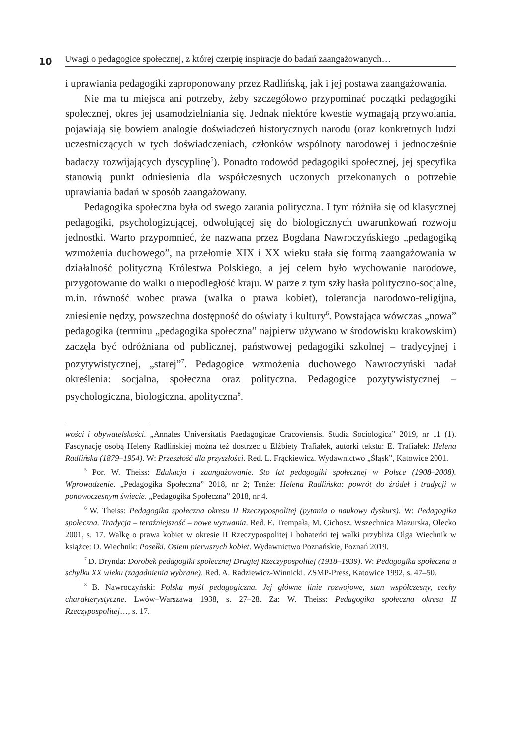10
Uwagi o pedagogice społecznej, z której czerpię inspiracje do badań zaangażowanych…
i uprawiania pedagogiki zaproponowany przez Radlińską, jak i jej postawa zaangażowania.
Nie ma tu miejsca ani potrzeby, żeby szczegółowo przypominać początki pedagogiki społecznej, okres jej usamodzielniania się. Jednak niektóre kwestie wymagają przywołania, pojawiają się bowiem analogie doświadczeń historycznych narodu (oraz konkretnych ludzi uczestniczących w tych doświadczeniach, członków wspólnoty narodowej i jednocześnie badaczy rozwijających dyscyplinę<sup>5</sup>). Ponadto rodowód pedagogiki społecznej, jej specyfika stanowią punkt odniesienia dla współczesnych uczonych przekonanych o potrzebie uprawiania badań w sposób zaangażowany.
Pedagogika społeczna była od swego zarania polityczna. I tym różniła się od klasycznej pedagogiki, psychologizującej, odwołującej się do biologicznych uwarunkowań rozwoju jednostki. Warto przypomnieć, że nazwana przez Bogdana Nawroczyńskiego „pedagogiką wzmożenia duchowego”, na przełomie XIX i XX wieku stała się formą zaangażowania w działalność polityczną Królestwa Polskiego, a jej celem było wychowanie narodowe, przygotowanie do walki o niepodległość kraju. W parze z tym szły hasła polityczno-socjalne, m.in. równość wobec prawa (walka o prawa kobiet), tolerancja narodowo-religijna, zniesienie nędzy, powszechna dostępność do oświaty i kultury<sup>6</sup>. Powstająca wówczas „nowa” pedagogika (terminu „pedagogika społeczna” najpierw używano w środowisku krakowskim) zaczęła być odróżniana od publicznej, państwowej pedagogiki szkolnej – tradycyjnej i pozytywistycznej, „starej”<sup>7</sup>. Pedagogice wzmożenia duchowego Nawroczyński nadał określenia: socjalna, społeczna oraz polityczna. Pedagogice pozytywistycznej – psychologiczna, biologiczna, apolityczna<sup>8</sup>.
wości i obywatelskości. „Annales Universitatis Paedagogicae Cracoviensis. Studia Sociologica” 2019, nr 11 (1). Fascynację osobą Heleny Radlińskiej można też dostrzec u Elżbiety Trafiałek, autorki tekstu: E. Trafiałek: Helena Radlińska (1879–1954). W: Przeszłość dla przyszłości. Red. L. Frąckiewicz. Wydawnictwo „Śląsk”, Katowice 2001.
<sup>5</sup> Por. W. Theiss: Edukacja i zaangażowanie. Sto lat pedagogiki społecznej w Polsce (1908–2008). Wprowadzenie. „Pedagogika Społeczna” 2018, nr 2; Tenże: Helena Radlińska: powrót do źródeł i tradycji w ponowoczesnym świecie. „Pedagogika Społeczna” 2018, nr 4.
<sup>6</sup> W. Theiss: Pedagogika społeczna okresu II Rzeczypospolitej (pytania o naukowy dyskurs). W: Pedagogika społeczna. Tradycja – teraźniejszość – nowe wyzwania. Red. E. Trempała, M. Cichosz. Wszechnica Mazurska, Olecko 2001, s. 17. Walkę o prawa kobiet w okresie II Rzeczypospolitej i bohaterki tej walki przybliża Olga Wiechnik w książce: O. Wiechnik: Posełki. Osiem pierwszych kobiet. Wydawnictwo Poznańskie, Poznań 2019.
<sup>7</sup> D. Drynda: Dorobek pedagogiki społecznej Drugiej Rzeczypospolitej (1918–1939). W: Pedagogika społeczna u schyłku XX wieku (zagadnienia wybrane). Red. A. Radziewicz-Winnicki. ZSMP-Press, Katowice 1992, s. 47–50.
<sup>8</sup> B. Nawroczyński: Polska myśl pedagogiczna. Jej główne linie rozwojowe, stan współczesny, cechy charakterystyczne. Lwów–Warszawa 1938, s. 27–28. Za: W. Theiss: Pedagogika społeczna okresu II Rzeczypospolitej…, s. 17.